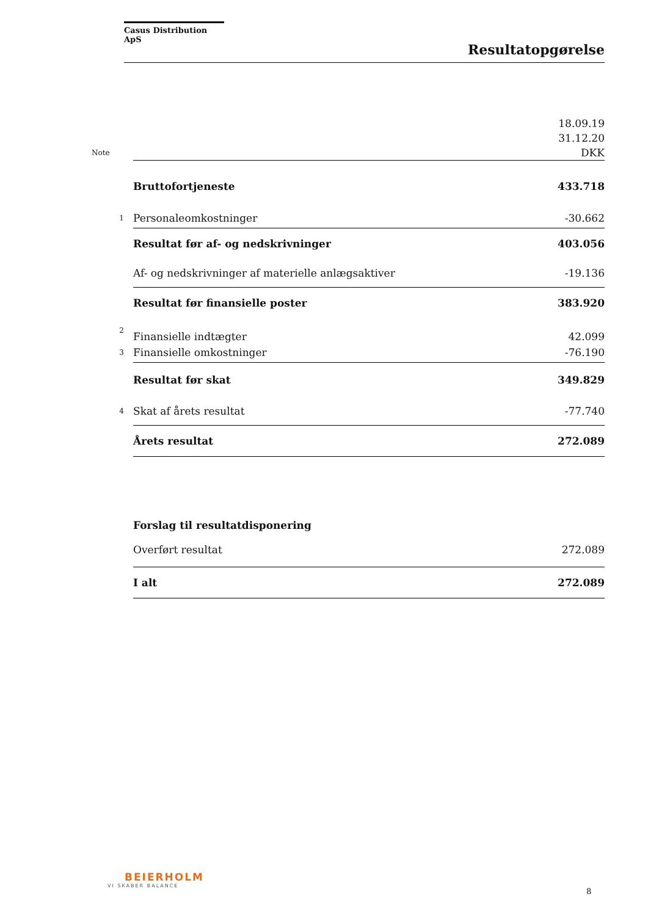Casus Distribution ApS
Resultatopgørelse
| | | 18.09.19 |
| | | 31.12.20 |
| Note | | DKK |
| | Bruttofortjeneste | 433.718 |
| 1 | Personaleomkostninger | -30.662 |
| | Resultat før af- og nedskrivninger | 403.056 |
| | Af- og nedskrivninger af materielle anlægsaktiver | -19.136 |
| | Resultat før finansielle poster | 383.920 |
| 2 | Finansielle indtægter | 42.099 |
| 3 | Finansielle omkostninger | -76.190 |
| | Resultat før skat | 349.829 |
| 4 | Skat af årets resultat | -77.740 |
| | Årets resultat | 272.089 |
| | Forslag til resultatdisponering | |
| | Overført resultat | 272.089 |
| | I alt | 272.089 |
BEIERHOLM
VI SKABER BALANCE
8